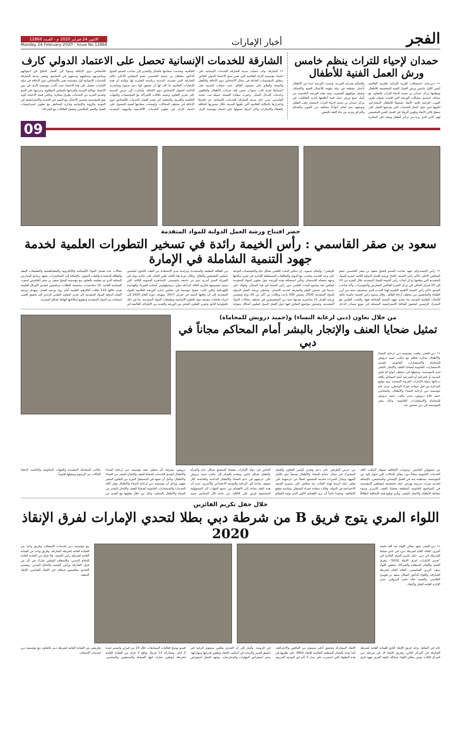الفجر
أخبار الإمارات
الاثنين 24 فبراير 2020 م - العـدد 12866
Monday 24 February 2020 - Issue No 12866
حمدان لإحياء للتراث ينظم خامس ورش العمل الفنية للأطفال
•• دبي-وام: استضافت القرية التراثية بالقرية العالمية أمس الأول خامس ورش العمل الفنية المخصصة للأطفال وينظمها مركز حمدان بن محمد لإحياء التراث بالتعاون مع ميداف استديو. وشكلت الورشة التي اقيمت بعنوان تلوين البيوت التراثية ثلاثية الأبعاد تشجيعاً للأطفال المشاركين لكونها تدور حول اجتياز التحديات التي يفرضها العمل على سطح ثلاثي الأبعاد وتلوين الزوايا في العمل الفني المخصص لهم، الامر الذي يزيد من تركيز الطفل ويحثه على المثابرة والتحكم بقدراته الفردية. وضمت الورشة عددا من الأطفال بأعمار مختلفة في بيئة ملهمة للأعمال الفنية واكتشاف وصقل مواهبهم الصغيرة. وتعد هذه الورشة الخامسة من أصل سبع ورش عمل فنية أطلقتها إدارة الفعاليات في مركز حمدان بن محمد لإحياء التراث لاستثمار وقت الطفل وتوجيهه نحو إتقان أنواعاً مختلفة من الفنون والتحكم والتركيز وتزيد من بناء الثقة بالنفس.
الشارقة للخدمات الإنسانية تحصل على الاعتماد الدولي كارف
•• الشارقة -وام: حصلت مدينة الشارقة للخدمات الإنسانية على اعتماد مؤسسة كارف العالمية التي تعنى بمنح الاعتماد الدولي الخاص بمعايير المؤسسات العاملة في مجال الأشخاص ذوي الإعاقة والتأهيل والصحة والعلاج على مستوى العالم، حيث حصلت المدينة على اعتمادها لمدة ثلاث سنوات ضمن فئة خدمات الأطفال واليافعين وخدمات التدخل المبكر. وعبرت سعادة الشيخة جميلة بنت محمد القاسمي مدير عام مدينة الشارقة للخدمات الإنسانية عن فخرها واعتزازها بالمكانة العالمية التي بلغتها المدينة خلال مسيرتها الحافلة بالعطاء والإنجازات وكان آخرها حصولها على اعتماد مؤسسة كارف العالمية. وتقدمت سعادتها بالشكر والتقدير إلى صاحب السمو الشيخ الدكتور سلطان بن محمد القاسمي عضو المجلس الأعلى حاكم الشارقة الذي تتشرف المدينة برئاسته الفخرية لها مؤكدة أن هذه الإنجازات العالمية ما كان لها أن تتحقق لولا دعم سموه ومناصرته الدائمة لحقوق الأشخاص ذوي الإعاقة. وأشارت إلى حرص المدينة على تعزيز التعاون وتنمية علاقات الشراكة مع المؤسسات والجهات العالمية والعربية والمحلية كي تقدم أفضل الخدمات للأشخاص ذوي الإعاقة في مختلف المجالات. وأوضحت سعادتها أهمية الحصول على اعتماد كارف في تطوير الخدمات الأكاديمية والمهنية المقدمة للأشخاص ذوي الإعاقة وصولا إلى أفضل النتائج في احتوائهم ومناصرتهم وتمكينهم ودمجهم في المجتمع. وتعتبر مدينة الشارقة للخدمات الإنسانية أول مؤسسة تعنى بالأشخاص ذوي الإعاقة في دولة الإمارات تحصل على هذا الاعتماد حيث أكدت مؤسسة كارف في نص الاعتماد مواكبة المدينة والتزامها بالمعايير المطلوبة وحرصها على النمو وتقديم المزيد من الخدمات بطرق مبتكرة. وتكمن قيمة الاعتماد كونه يتيح للمؤسسة تحسين الأعمال مع التميز في الخدمة والاستراتيجية في الجودة والرؤية والإيجابية وإدارة المخاطر مع تطوير استراتيجيات العمل والتميز التنافسي وتفعيل العلاقات مع الشركاء.
09
حضر افتتاح ورشة العمل الدولية للمواد المتقدمة
سعود بن صقر القاسمي : رأس الخيمة رائدة في تسخير التطورات العلمية لخدمة جهود التنمية الشاملة في الإمارة
•• رأس الخيمة-وام: شهد صاحب السمو الشيخ سعود بن صقر القاسمي عضو المجلس الأعلى حاكم رأس الخيمة، افتتاح ورشة العمل الدولية الثانية عشرة للمواد المتقدمة التي ينظمها مركز أبحاث رأس الخيمة للمواد المتقدمة خلال الفترة من 23 إلى 25 فبراير الحالي في مركز الحمرا العالمي للمعارض والمؤتمرات. وأكد صاحب السمو حاكم رأس الخيمة الأهمية الكبيرة لهذا الحدث الذي يستضيف نخبة من أبرز العلماء والمختصين من مختلف أرجاء العالم.. وقال سموه رأس الخيمة حاضنة عالية للأبحاث العلمية النوعية بما يخدم جهود التنمية الشاملة فيها، والبحث العلمي هو المحرك الرئيسي لتحقيق أهدافنا الاستراتيجية المتمثلة في تنويع مصادر الدخل الوطني". وأضاف سموه.. إن تمكين البحث العلمي بشكل عام والتخصصات النوعية على وجه التحديد يتناسب مع الرؤى والتطلعات المستقبلية للإمارة في تعزيز مكانتها وجهة مفضلة للاستثمار. وتأتي استضافة هذه الورشة حول تطوير المواد المتقدمة لتعكس ثقة مجتمع البحث العلمي بدور رأس الخيمة في هذا المجال، ولتؤكد على جديتنا في تسخير العلم والمعرفة لخدمة الإنسان. وتحظى ورشة العمل الدولية للمواد المتقدمة 2020، بحضور 200 باحث وطالب من أكثر من 20 دولة وتتضمن ورشة العمل 21 محاضرة يقدمها نخبة من المتخصصين في مختلف مجالات المواد المتقدمة، وتتمحور مواضيع النقاش فيها حول أفضل السبل لتطوير أشكال متنوعة من الطاقة النظيفة والمتجددة، ودراسة مدى الاستفادة من الطب النانوي لتحسين عمليتي التشخيص والعلاج. وخلال دورة هذا العام، يلقي الحائز على جائزة نوبل في الفيزياء السير أندريه جيم من جامعة مانشستر، المحاضرة السنوية الثالثة، التي سيتم تخصيصها لتكريم العالة الراحلة ميلي دريسيلهاوس أستاذة الفيزياء والهندسة الكهربائية والتي كانت عضوا مؤسسا في مجلس إدارة الورشة العالمية للمواد المتقدمة إلى أن وافتها المنية في فبراير 2017. وتهدف دورة العام 2020 إلى إجراء نقاشات معمقة حول العلوم الأساسية وتطبيقات المواد المتقدمة، بما في ذلك تكنولوجيا النانو، وتعزيز التعاون البحثي بين الورشة والعديد من الأطراف العالمية في مجالات عدة تشمل المواد الكيميائية والإلكترونية والمغناطيسية والتطبيقات البيئية والطاقة المتجددة والطب الحيوي. بالإضافة إلى المحاضرات، يشهد برنامج المدارس المحلية الذي تم تنظيمه بالتعاون مع مؤسسة الشيخ سعود بن صقر القاسمي لبحوث السياسة العامة، 10 محاضرات مخصصة للطلاب، وجلستين لتقديم الأوراق العلمية يقدم خلالها 110 طلاب أفكارهم العلمية أمام رواد ورشة العمل. وتهدف ورشة العمل الدولية للمواد المتقدمة إلى تعزيز التعاون العلمي الرامي إلى تحقيق أقصى استفادة من المواد المتقدمة وتطويع إمكاناتها الهائلة لصالح البشرية.
من خلال تعاون (دبي لرعاية النساء) و(حميد درويش للمحاماة)
تمثيل ضحايا العنف والإتجار بالبشر أمام المحاكم مجاناً في دبي
•• دبي-الفجر: وقعت مؤسسة دبي لرعاية النساء والأطفال مذكرة تفاهم مع مكتب حميد درويش للمحاماة والاستشارات القانونية، لتقديم الاستشارات القانونية لضحايا العنف والإتجار بالبشر لدى المؤسسة، وتمثيلها في مختلف أنواع الدعاوى المدنية أو الجزائية أو الشرعية أمام المحاكم بكافة درجاتها بدولة الإمارات العربية المتحدة. وتم توقيع المذكرة من قبل سعادة عفراء البسطي، مدير عام مؤسسة دبي لرعاية النساء والأطفال، والمحامي حميد غلام درويش، مدير مكتب حميد درويش للمحاماة والاستشارات القانونية، وذلك بمقر المؤسسة في دبي بحضور عدد
من مسؤولي الجانبين. وبموجب الإتفاقية سيوفر المكتب كافة الخدمات القانونية مجاناً دون مقابل للحالات التي تحول إليه من المؤسسة، مساهمة منه في العمل الإنساني والمجتمعي، بالإضافة لتقديم دورات تدريبية وورش عمل تخصصية لموظفي المؤسسة في المواضيع القانونية المتعلقة بقضايا العنف الأسري وسوء معاملة الأطفال والاتجار بالبشر. ويأتي توقيع هذه الإتفاقية انطلاقاً من حرص الطرفين على دعم وتعزيز أواصر التعاون والعمل المشترك في مجال حماية النساء والأطفال وسعياً نحو تكامل الجهود وتبادل الخبرات لخدمة المجتمع، فضلاً عن حرصهما على توفير حياة كريمة لهذه الفئات بما ينعكس على مسيرة التنمية الاجتماعية في الدولة. وقالت سعادة عفراء البسطي بمناسبة توقيع الإتفاقية: يسعدنا دائماً أن نرى الإهتمام الكبير الذي يوليه القطاع الخاص في دولة الإمارات بقضايا المجتمع بشكل عام والمرأة والطفل بشكل خاص، ونتقدم بالشكر إلى مكتب حميد درويش على حرصهم في دعم النساء والأطفال الداعمة والحاضنة لكل ضعيف بحاجة إلى الرعاية والتوجيه الاجتماعي والأسري، حيث أن هذه الفئة بحاجة إلى الاهتمام من جميع الجهات لأن المسؤولية المجتمعية فرض على الكافة. من جانبه قال المحامي حميد درويش: يشرفنا بأن نحظى بثقة مؤسسة دبي لرعاية النساء والأطفال لتقديم الخدمات لضحايا العنف والإتجار بالبشر من النساء والأطفال، ونأمل أن نشهد في المستقبل المزيد من التعاون المثمر معهم. ويذكر أن مؤسسة دبي لرعاية النساء والأطفال توفر كافة الخدمات والإستشارات القانونية لضحايا العنف والإتجار بالبشر من النساء والأطفال بالمجان، وذلك من خلال تعاونها مع العديد من مكاتب المحاماة المعتمدة والجهات الحكومية والخاصة، لإعفاء الحالات من الرسوم وتمثيلها قانونياً.
خلال حفل تكريم الفائزين
اللواء المري يتوج فريق B من شرطة دبي بطلا لتحدي الإمارات لفرق الإنقاذ 2020
•• دبي-الفجر: شهد معالي اللواء عبد الله خليفة المري، القائد العام لشرطة دبي، في نادي ضباط الشرطة في دبي، حفل تكريم الفرق الفائزة في "تحدي الإمارات لفرق الإنقاذ 2020"، وفرق العمل واللجان المنظمة والشركاء، بحضور اللواء سيف الزري الشامسي، القائد العام لشرطة الشارقة، واللواء الدكتور السلال سعيد بن هويدي الفلاسي، والعميد خالد ناصر الرزوقي، مدير الإدارة العامة للنقل والإنقاذ.
مع مؤسسة دبي لخدمات الإسعاف، وفريق واحد من القيادة العامة لشرطة الشارقة، وفريق واحد من القيادة العامة لشرطة رأس الخيمة، و6 فرق من القيادة العامة للدفاع المدني، والإسعاف الوطني شارك في كل من فرق الشارقة ورأس الخيمة والدفاع المدني. وتضمن التحدي منافستين تتمثلان في الإنقاذ القياسي، الإنقاذ المعقد.
عام في النقاط، وحل فريق الإنقاذ التابع للقيادة العامة لشرطة الشارقة في المركز الثاني، وفريق الإنقاذ A، في شرطة دبي المركز الثالث. وثمن معالي اللواء عبدالله خليفة المري جهود فرق الإنقاذ المشاركة وتحقيق أعلى مستوى من التنافس والاحترافية، كما توجه بالشكر للمنظمة العالمية للإنقاذ WRO، على تعاونها في هذه البطولة التي استمرت على مدار 3 أيام في المدينة التدريبية في الرويدة. وأشار إلى أن التحدي يعكس مستوى الرغبة في تحقيق التميز والريادة في أساليب الإنقاذ وتطوير قدراتها ومهاراتها، وعبر استعراض المهارات والممارسات. وشهد الحفل استعراض فيديو يوضح فعاليات المسابقات خلال 19 من فبراير واستمر لمدة 3 أيام، بمشاركة 13 فريقاً، بواقع 3 فرق من القيادة العامة لشرطة أبوظبي شارك فيها الضباط والمسعفين والمنقذين، وفريقين من القيادة العامة لشرطة دبي بالتعاون مع مؤسسة دبي لخدمات الإسعاف.